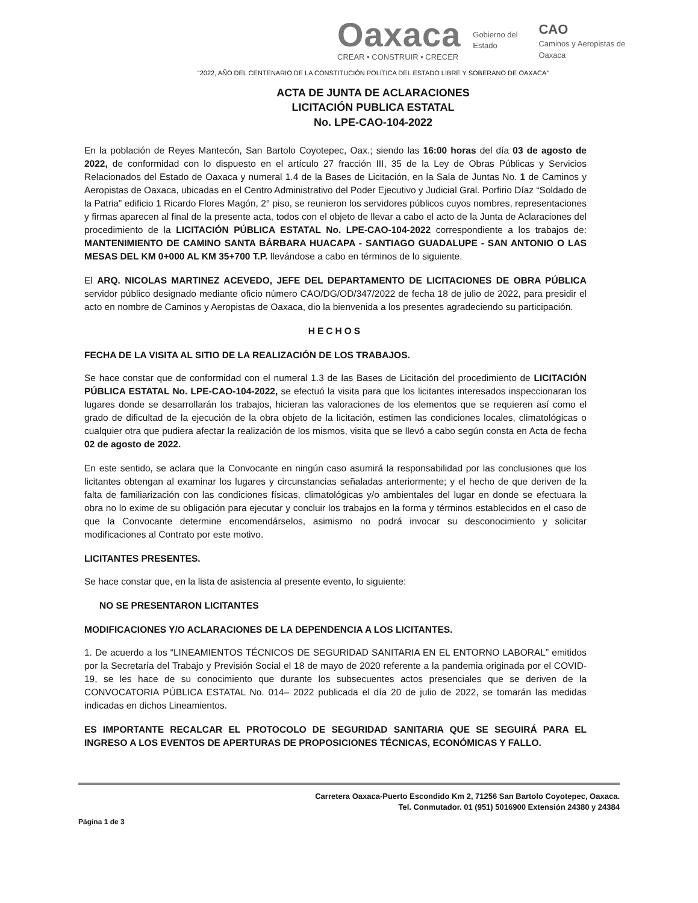Oaxaca
CREAR • CONSTRUIR • CRECER
Gobierno del Estado
CAO
Caminos y Aeropistas de Oaxaca
“2022, AÑO DEL CENTENARIO DE LA CONSTITUCIÓN POLÍTICA DEL ESTADO LIBRE Y SOBERANO DE OAXACA”
ACTA DE JUNTA DE ACLARACIONES
LICITACIÓN PUBLICA ESTATAL
No. LPE-CAO-104-2022
En la población de Reyes Mantecón, San Bartolo Coyotepec, Oax.; siendo las 16:00 horas del día 03 de agosto de 2022, de conformidad con lo dispuesto en el artículo 27 fracción III, 35 de la Ley de Obras Públicas y Servicios Relacionados del Estado de Oaxaca y numeral 1.4 de la Bases de Licitación, en la Sala de Juntas No. 1 de Caminos y Aeropistas de Oaxaca, ubicadas en el Centro Administrativo del Poder Ejecutivo y Judicial Gral. Porfirio Díaz “Soldado de la Patria” edificio 1 Ricardo Flores Magón, 2° piso, se reunieron los servidores públicos cuyos nombres, representaciones y firmas aparecen al final de la presente acta, todos con el objeto de llevar a cabo el acto de la Junta de Aclaraciones del procedimiento de la LICITACIÓN PÚBLICA ESTATAL No. LPE-CAO-104-2022 correspondiente a los trabajos de: MANTENIMIENTO DE CAMINO SANTA BÁRBARA HUACAPA - SANTIAGO GUADALUPE - SAN ANTONIO O LAS MESAS DEL KM 0+000 AL KM 35+700 T.P. llevándose a cabo en términos de lo siguiente.
El ARQ. NICOLAS MARTINEZ ACEVEDO, JEFE DEL DEPARTAMENTO DE LICITACIONES DE OBRA PÚBLICA servidor público designado mediante oficio número CAO/DG/OD/347/2022 de fecha 18 de julio de 2022, para presidir el acto en nombre de Caminos y Aeropistas de Oaxaca, dio la bienvenida a los presentes agradeciendo su participación.
HECHOS
FECHA DE LA VISITA AL SITIO DE LA REALIZACIÓN DE LOS TRABAJOS.
Se hace constar que de conformidad con el numeral 1.3 de las Bases de Licitación del procedimiento de LICITACIÓN PÚBLICA ESTATAL No. LPE-CAO-104-2022, se efectuó la visita para que los licitantes interesados inspeccionaran los lugares donde se desarrollarán los trabajos, hicieran las valoraciones de los elementos que se requieren así como el grado de dificultad de la ejecución de la obra objeto de la licitación, estimen las condiciones locales, climatológicas o cualquier otra que pudiera afectar la realización de los mismos, visita que se llevó a cabo según consta en Acta de fecha 02 de agosto de 2022.
En este sentido, se aclara que la Convocante en ningún caso asumirá la responsabilidad por las conclusiones que los licitantes obtengan al examinar los lugares y circunstancias señaladas anteriormente; y el hecho de que deriven de la falta de familiarización con las condiciones físicas, climatológicas y/o ambientales del lugar en donde se efectuara la obra no lo exime de su obligación para ejecutar y concluir los trabajos en la forma y términos establecidos en el caso de que la Convocante determine encomendárselos, asimismo no podrá invocar su desconocimiento y solicitar modificaciones al Contrato por este motivo.
LICITANTES PRESENTES.
Se hace constar que, en la lista de asistencia al presente evento, lo siguiente:
NO SE PRESENTARON LICITANTES
MODIFICACIONES Y/O ACLARACIONES DE LA DEPENDENCIA A LOS LICITANTES.
1. De acuerdo a los “LINEAMIENTOS TÉCNICOS DE SEGURIDAD SANITARIA EN EL ENTORNO LABORAL” emitidos por la Secretaría del Trabajo y Previsión Social el 18 de mayo de 2020 referente a la pandemia originada por el COVID-19, se les hace de su conocimiento que durante los subsecuentes actos presenciales que se deriven de la CONVOCATORIA PÚBLICA ESTATAL No. 014– 2022 publicada el día 20 de julio de 2022, se tomarán las medidas indicadas en dichos Lineamientos.
ES IMPORTANTE RECALCAR EL PROTOCOLO DE SEGURIDAD SANITARIA QUE SE SEGUIRÁ PARA EL INGRESO A LOS EVENTOS DE APERTURAS DE PROPOSICIONES TÉCNICAS, ECONÓMICAS Y FALLO.
Carretera Oaxaca-Puerto Escondido Km 2, 71256 San Bartolo Coyotepec, Oaxaca.
Tel. Conmutador. 01 (951) 5016900 Extensión 24380 y 24384
Página 1 de 3